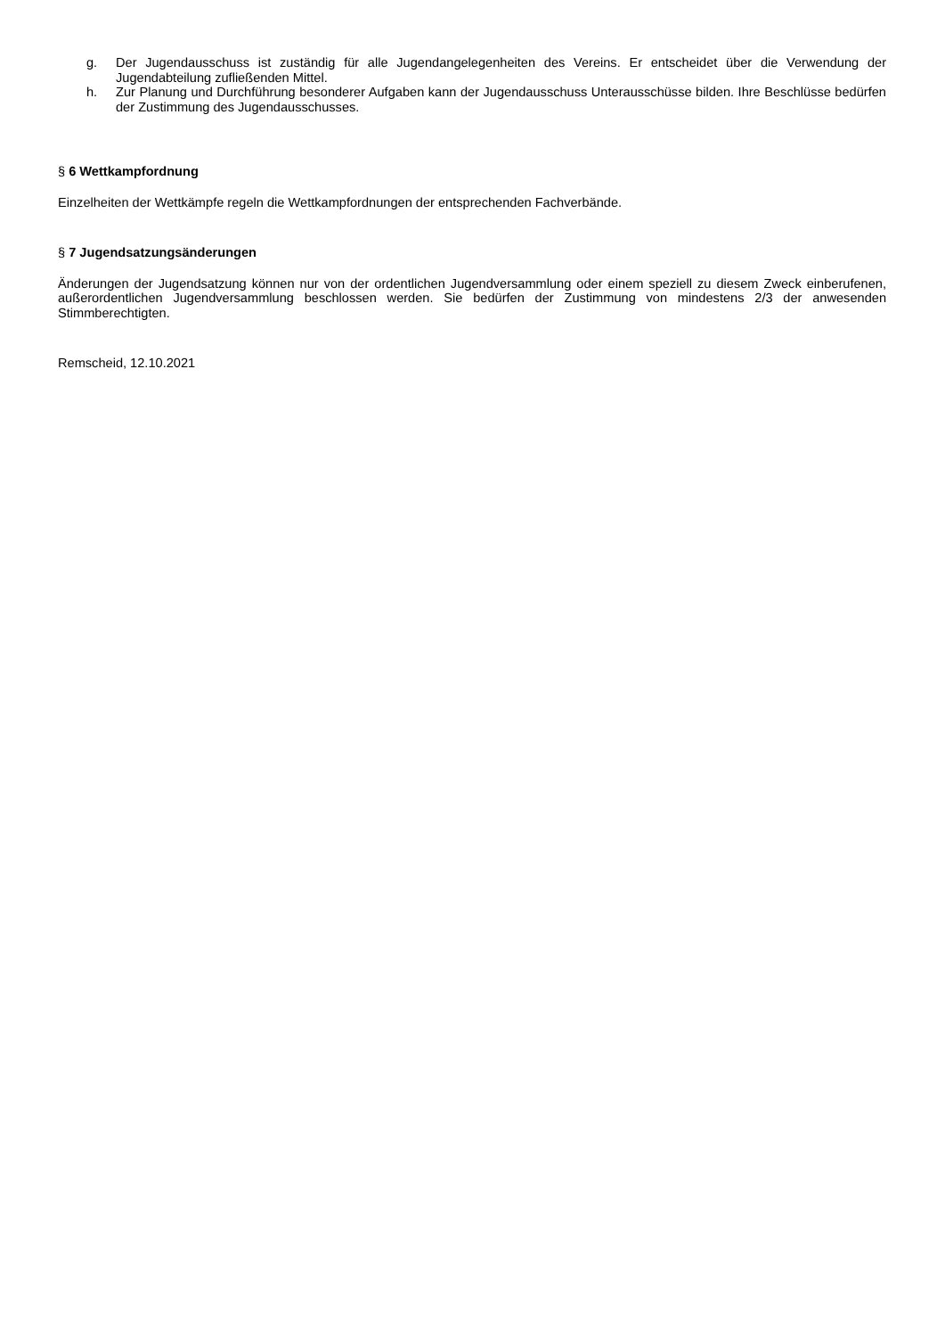g. Der Jugendausschuss ist zuständig für alle Jugendangelegenheiten des Vereins. Er entscheidet über die Verwendung der Jugendabteilung zufließenden Mittel.
h. Zur Planung und Durchführung besonderer Aufgaben kann der Jugendausschuss Unterausschüsse bilden. Ihre Beschlüsse bedürfen der Zustimmung des Jugendausschusses.
§ 6 Wettkampfordnung
Einzelheiten der Wettkämpfe regeln die Wettkampfordnungen der entsprechenden Fachverbände.
§ 7 Jugendsatzungsänderungen
Änderungen der Jugendsatzung können nur von der ordentlichen Jugendversammlung oder einem speziell zu diesem Zweck einberufenen, außerordentlichen Jugendversammlung beschlossen werden. Sie bedürfen der Zustimmung von mindestens 2/3 der anwesenden Stimmberechtigten.
Remscheid, 12.10.2021